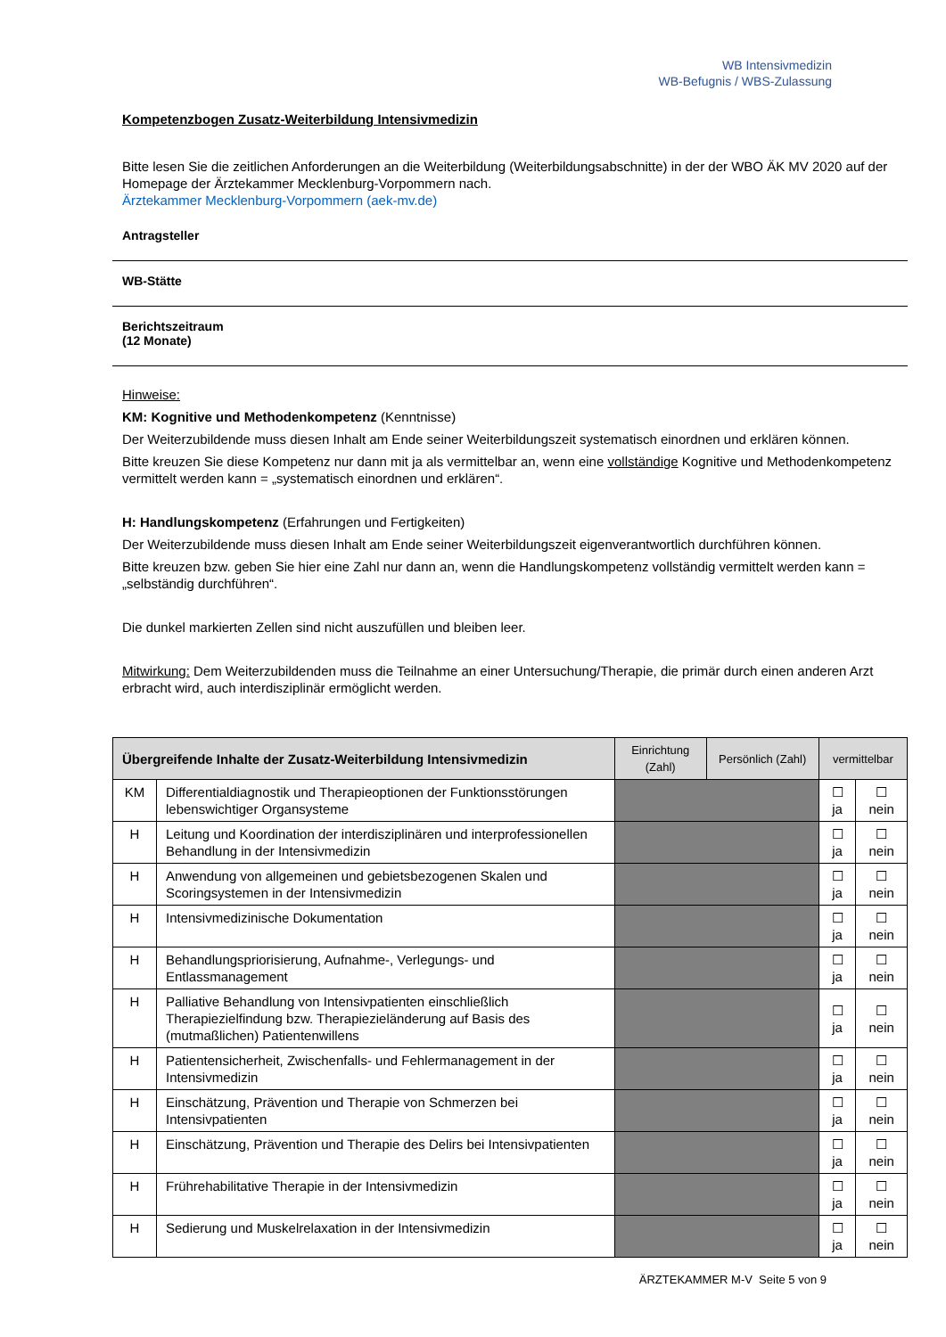WB Intensivmedizin
WB-Befugnis / WBS-Zulassung
Kompetenzbogen Zusatz-Weiterbildung Intensivmedizin
Bitte lesen Sie die zeitlichen Anforderungen an die Weiterbildung (Weiterbildungsabschnitte) in der der WBO ÄK MV 2020 auf der Homepage der Ärztekammer Mecklenburg-Vorpommern nach.
Ärztekammer Mecklenburg-Vorpommern (aek-mv.de)
Antragsteller
WB-Stätte
Berichtszeitraum
(12 Monate)
Hinweise:
KM: Kognitive und Methodenkompetenz (Kenntnisse)
Der Weiterzubildende muss diesen Inhalt am Ende seiner Weiterbildungszeit systematisch einordnen und erklären können.
Bitte kreuzen Sie diese Kompetenz nur dann mit ja als vermittelbar an, wenn eine vollständige Kognitive und Methodenkompetenz vermittelt werden kann = „systematisch einordnen und erklären“.
H: Handlungskompetenz (Erfahrungen und Fertigkeiten)
Der Weiterzubildende muss diesen Inhalt am Ende seiner Weiterbildungszeit eigenverantwortlich durchführen können.
Bitte kreuzen bzw. geben Sie hier eine Zahl nur dann an, wenn die Handlungskompetenz vollständig vermittelt werden kann = „selbständig durchführen“.
Die dunkel markierten Zellen sind nicht auszufüllen und bleiben leer.
Mitwirkung: Dem Weiterzubildenden muss die Teilnahme an einer Untersuchung/Therapie, die primär durch einen anderen Arzt erbracht wird, auch interdisziplinär ermöglicht werden.
| Übergreifende Inhalte der Zusatz-Weiterbildung Intensivmedizin | | Einrichtung (Zahl) | Persönlich (Zahl) | vermittelbar | |
| --- | --- | --- | --- | --- | --- |
| KM | Differentialdiagnostik und Therapieoptionen der Funktionsstörungen lebenswichtiger Organsysteme | | | ☐ ja | ☐ nein |
| H | Leitung und Koordination der interdisziplinären und interprofessionellen Behandlung in der Intensivmedizin | | | ☐ ja | ☐ nein |
| H | Anwendung von allgemeinen und gebietsbezogenen Skalen und Scoringsystemen in der Intensivmedizin | | | ☐ ja | ☐ nein |
| H | Intensivmedizinische Dokumentation | | | ☐ ja | ☐ nein |
| H | Behandlungspriorisierung, Aufnahme-, Verlegungs- und Entlassmanagement | | | ☐ ja | ☐ nein |
| H | Palliative Behandlung von Intensivpatienten einschließlich Therapiezielfindung bzw. Therapiezieländerung auf Basis des (mutmaßlichen) Patientenwillens | | | ☐ ja | ☐ nein |
| H | Patientensicherheit, Zwischenfalls- und Fehlermanagement in der Intensivmedizin | | | ☐ ja | ☐ nein |
| H | Einschätzung, Prävention und Therapie von Schmerzen bei Intensivpatienten | | | ☐ ja | ☐ nein |
| H | Einschätzung, Prävention und Therapie des Delirs bei Intensivpatienten | | | ☐ ja | ☐ nein |
| H | Frührehabilitative Therapie in der Intensivmedizin | | | ☐ ja | ☐ nein |
| H | Sedierung und Muskelrelaxation in der Intensivmedizin | | | ☐ ja | ☐ nein |
ÄRZTEKAMMER M-V Seite 5 von 9